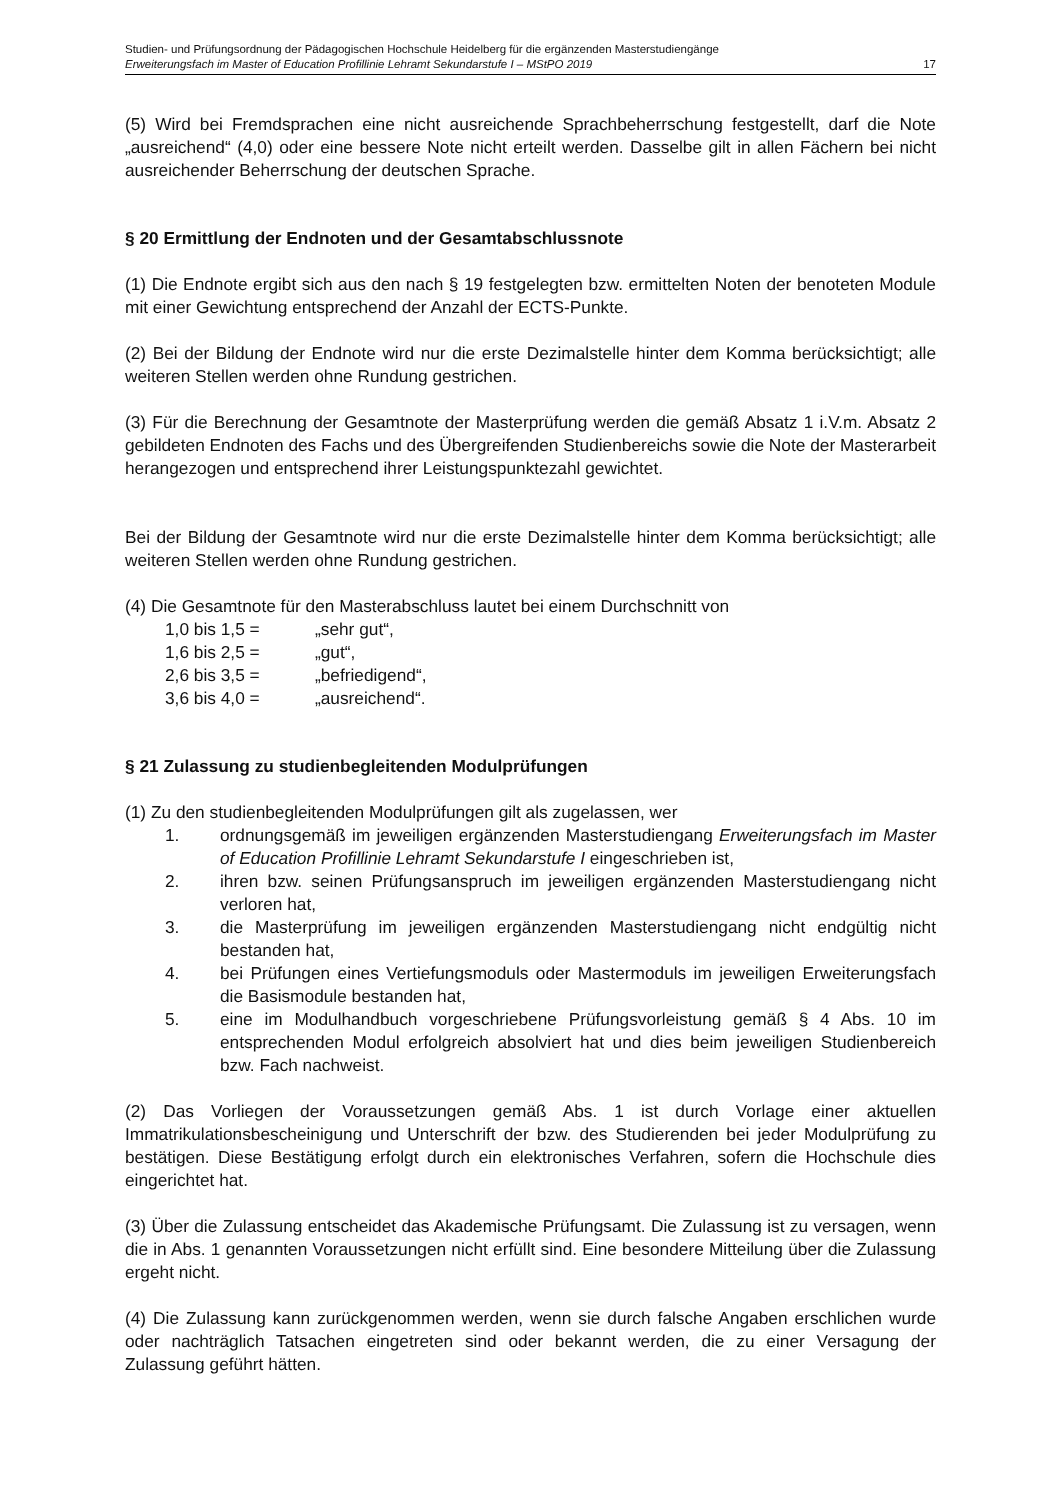Studien- und Prüfungsordnung der Pädagogischen Hochschule Heidelberg für die ergänzenden Masterstudiengänge
Erweiterungsfach im Master of Education Profillinie Lehramt Sekundarstufe I – MStPO 2019 17
(5) Wird bei Fremdsprachen eine nicht ausreichende Sprachbeherrschung festgestellt, darf die Note „ausreichend“ (4,0) oder eine bessere Note nicht erteilt werden. Dasselbe gilt in allen Fächern bei nicht ausreichender Beherrschung der deutschen Sprache.
§ 20 Ermittlung der Endnoten und der Gesamtabschlussnote
(1) Die Endnote ergibt sich aus den nach § 19 festgelegten bzw. ermittelten Noten der benoteten Module mit einer Gewichtung entsprechend der Anzahl der ECTS-Punkte.
(2) Bei der Bildung der Endnote wird nur die erste Dezimalstelle hinter dem Komma berücksichtigt; alle weiteren Stellen werden ohne Rundung gestrichen.
(3) Für die Berechnung der Gesamtnote der Masterprüfung werden die gemäß Absatz 1 i.V.m. Absatz 2 gebildeten Endnoten des Fachs und des Übergreifenden Studienbereichs sowie die Note der Masterarbeit herangezogen und entsprechend ihrer Leistungspunktezahl gewichtet.
Bei der Bildung der Gesamtnote wird nur die erste Dezimalstelle hinter dem Komma berücksichtigt; alle weiteren Stellen werden ohne Rundung gestrichen.
(4) Die Gesamtnote für den Masterabschluss lautet bei einem Durchschnitt von
1,0 bis 1,5 = „sehr gut“,
1,6 bis 2,5 = „gut“,
2,6 bis 3,5 = „befriedigend“,
3,6 bis 4,0 = „ausreichend“.
§ 21 Zulassung zu studienbegleitenden Modulprüfungen
(1) Zu den studienbegleitenden Modulprüfungen gilt als zugelassen, wer
1. ordnungsgemäß im jeweiligen ergänzenden Masterstudiengang Erweiterungsfach im Master of Education Profillinie Lehramt Sekundarstufe I eingeschrieben ist,
2. ihren bzw. seinen Prüfungsanspruch im jeweiligen ergänzenden Masterstudiengang nicht verloren hat,
3. die Masterprüfung im jeweiligen ergänzenden Masterstudiengang nicht endgültig nicht bestanden hat,
4. bei Prüfungen eines Vertiefungsmoduls oder Mastermoduls im jeweiligen Erweiterungsfach die Basismodule bestanden hat,
5. eine im Modulhandbuch vorgeschriebene Prüfungsvorleistung gemäß § 4 Abs. 10 im entsprechenden Modul erfolgreich absolviert hat und dies beim jeweiligen Studienbereich bzw. Fach nachweist.
(2) Das Vorliegen der Voraussetzungen gemäß Abs. 1 ist durch Vorlage einer aktuellen Immatrikulationsbescheinigung und Unterschrift der bzw. des Studierenden bei jeder Modulprüfung zu bestätigen. Diese Bestätigung erfolgt durch ein elektronisches Verfahren, sofern die Hochschule dies eingerichtet hat.
(3) Über die Zulassung entscheidet das Akademische Prüfungsamt. Die Zulassung ist zu versagen, wenn die in Abs. 1 genannten Voraussetzungen nicht erfüllt sind. Eine besondere Mitteilung über die Zulassung ergeht nicht.
(4) Die Zulassung kann zurückgenommen werden, wenn sie durch falsche Angaben erschlichen wurde oder nachträglich Tatsachen eingetreten sind oder bekannt werden, die zu einer Versagung der Zulassung geführt hätten.